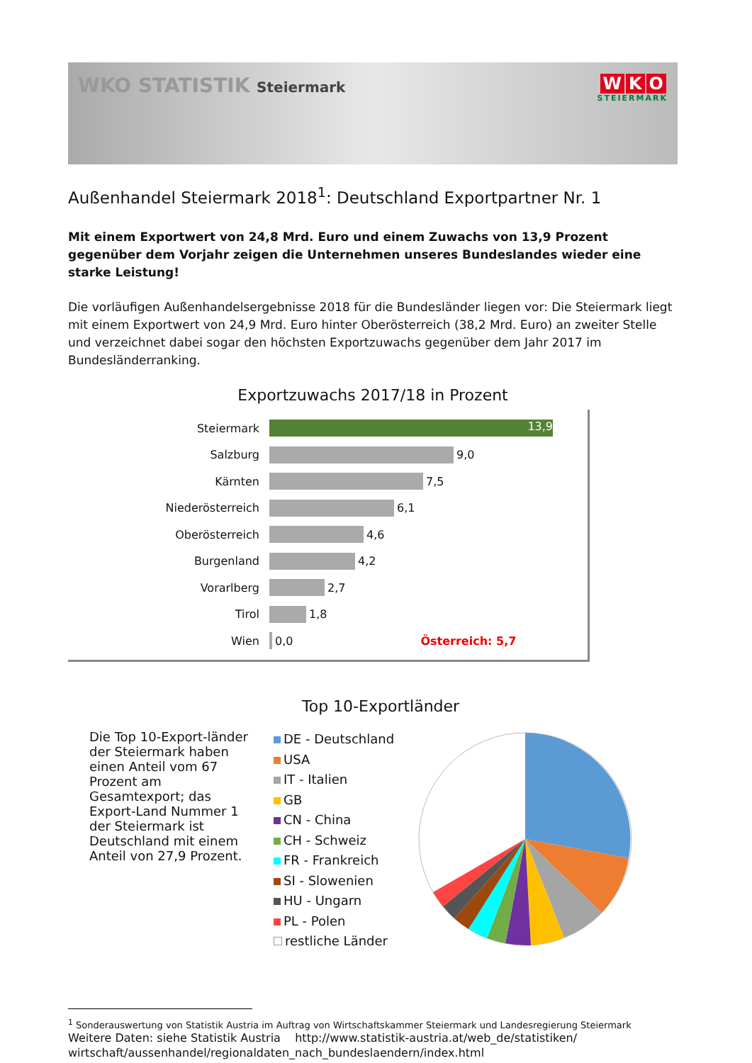WKO STATISTIK Steiermark
W K O
STEIERMARK
Außenhandel Steiermark 2018<sup>1</sup>: Deutschland Exportpartner Nr. 1
Mit einem Exportwert von 24,8 Mrd. Euro und einem Zuwachs von 13,9 Prozent gegenüber dem Vorjahr zeigen die Unternehmen unseres Bundeslandes wieder eine starke Leistung!
Die vorläufigen Außenhandelsergebnisse 2018 für die Bundesländer liegen vor: Die Steiermark liegt mit einem Exportwert von 24,9 Mrd. Euro hinter Oberösterreich (38,2 Mrd. Euro) an zweiter Stelle und verzeichnet dabei sogar den höchsten Exportzuwachs gegenüber dem Jahr 2017 im Bundesländerranking.
Exportzuwachs 2017/18 in Prozent
Steiermark 13,9
Salzburg 9,0
Kärnten 7,5
Niederösterreich 6,1
Oberösterreich 4,6
Burgenland 4,2
Vorarlberg 2,7
Tirol 1,8
Wien 0,0 Österreich: 5,7
Top 10-Exportländer
Die Top 10-Export-länder der Steiermark haben einen Anteil vom 67 Prozent am Gesamtexport; das Export-Land Nummer 1 der Steiermark ist Deutschland mit einem Anteil von 27,9 Prozent.
DE - Deutschland
USA
IT - Italien
GB
CN - China
CH - Schweiz
FR - Frankreich
SI - Slowenien
HU - Ungarn
PL - Polen
restliche Länder
<sup>1</sup> Sonderauswertung von Statistik Austria im Auftrag von Wirtschaftskammer Steiermark und Landesregierung Steiermark
Weitere Daten: siehe Statistik Austria http://www.statistik-austria.at/web_de/statistiken/ wirtschaft/aussenhandel/regionaldaten_nach_bundeslaendern/index.html